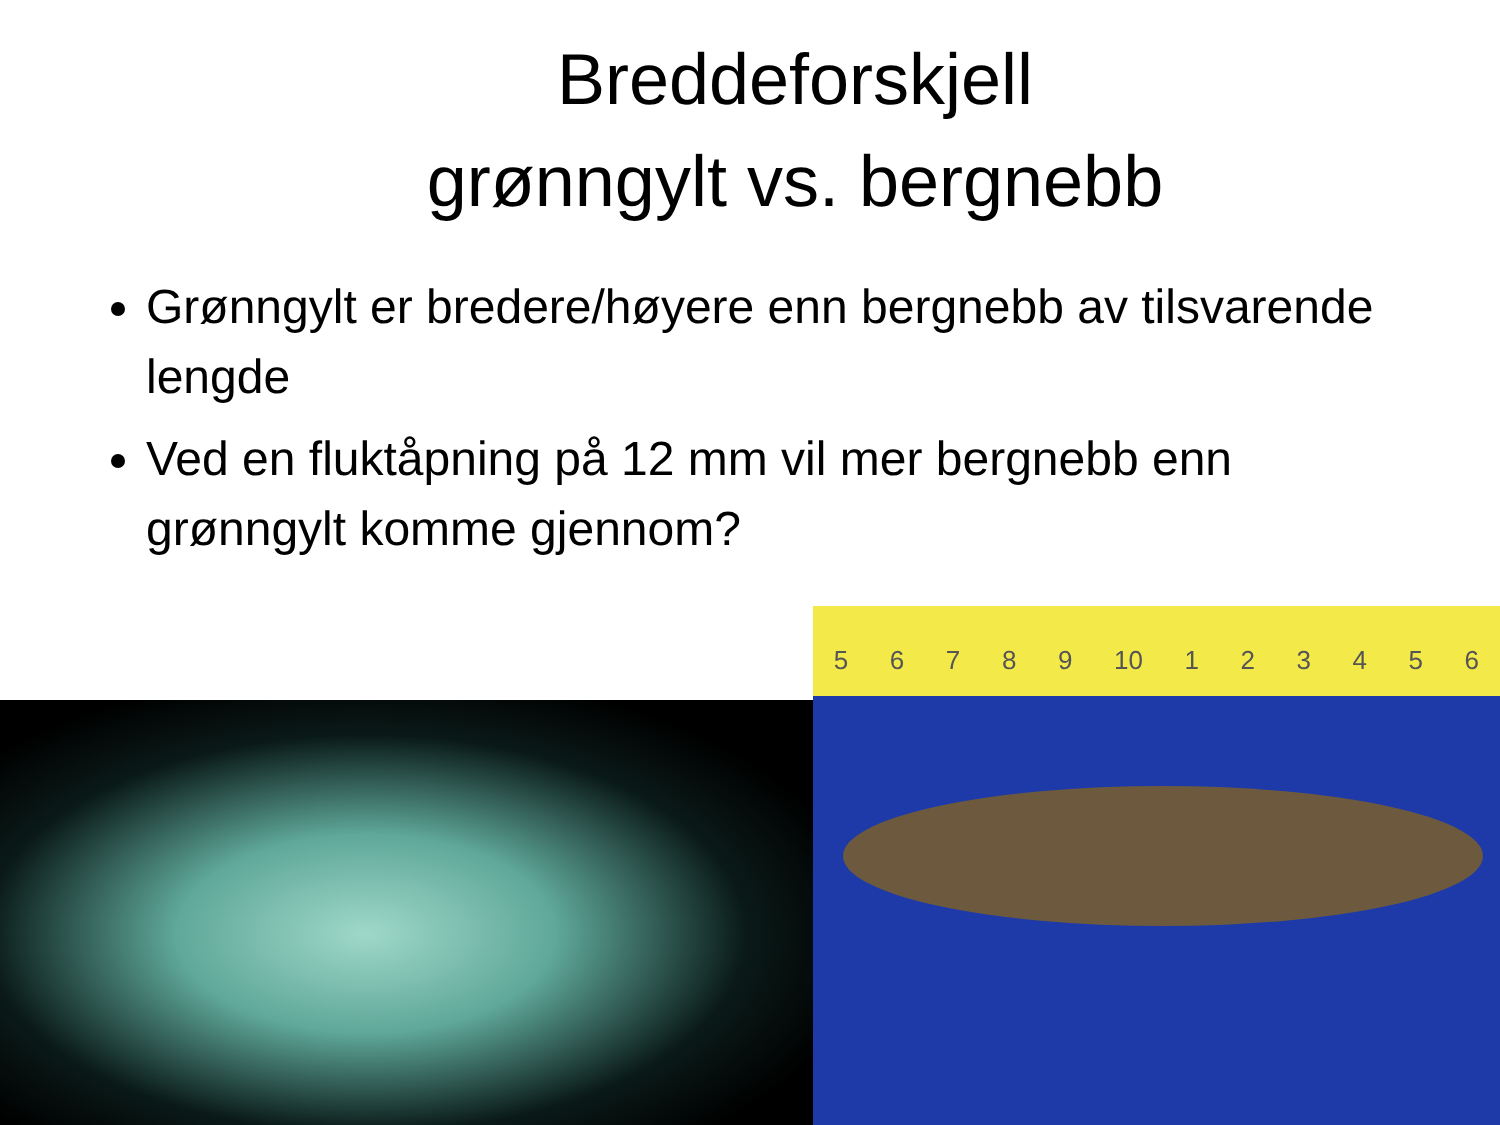Breddeforskjell
grønngylt vs. bergnebb
Grønngylt er bredere/høyere enn bergnebb av tilsvarende lengde
Ved en fluktåpning på 12 mm vil mer bergnebb enn grønngylt komme gjennom?
56789 10 123456